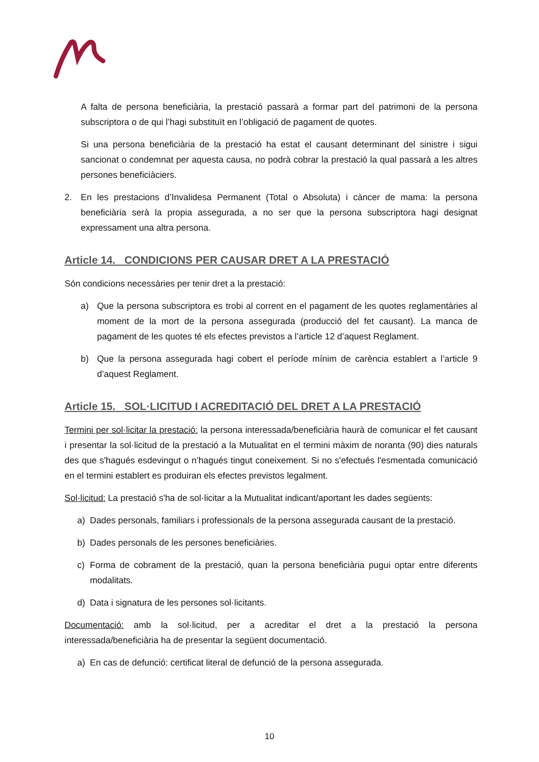A falta de persona beneficiària, la prestació passarà a formar part del patrimoni de la persona subscriptora o de qui l’hagi substituït en l’obligació de pagament de quotes.
Si una persona beneficiària de la prestació ha estat el causant determinant del sinistre i sigui sancionat o condemnat per aquesta causa, no podrà cobrar la prestació la qual passarà a les altres persones beneficiàciers.
2. En les prestacions d’Invalidesa Permanent (Total o Absoluta) i càncer de mama: la persona beneficiària serà la propia assegurada, a no ser que la persona subscriptora hagi designat expressament una altra persona.
Article 14. CONDICIONS PER CAUSAR DRET A LA PRESTACIÓ
Són condicions necessàries per tenir dret a la prestació:
a) Que la persona subscriptora es trobi al corrent en el pagament de les quotes reglamentàries al moment de la mort de la persona assegurada (producció del fet causant). La manca de pagament de les quotes té els efectes previstos a l’article 12 d’aquest Reglament.
b) Que la persona assegurada hagi cobert el període mínim de carència establert a l’article 9 d’aquest Reglament.
Article 15. SOL·LICITUD I ACREDITACIÓ DEL DRET A LA PRESTACIÓ
Termini per sol·licitar la prestació: la persona interessada/beneficiària haurà de comunicar el fet causant i presentar la sol·licitud de la prestació a la Mutualitat en el termini màxim de noranta (90) dies naturals des que s'hagués esdevingut o n’hagués tingut coneixement. Si no s'efectués l'esmentada comunicació en el termini establert es produiran els efectes previstos legalment.
Sol·licitud: La prestació s'ha de sol·licitar a la Mutualitat indicant/aportant les dades següents:
a) Dades personals, familiars i professionals de la persona assegurada causant de la prestació.
b) Dades personals de les persones beneficiàries.
c) Forma de cobrament de la prestació, quan la persona beneficiària pugui optar entre diferents modalitats.
d) Data i signatura de les persones sol·licitants.
Documentació: amb la sol·licitud, per a acreditar el dret a la prestació la persona interessada/beneficiària ha de presentar la següent documentació.
a) En cas de defunció: certificat literal de defunció de la persona assegurada.
10